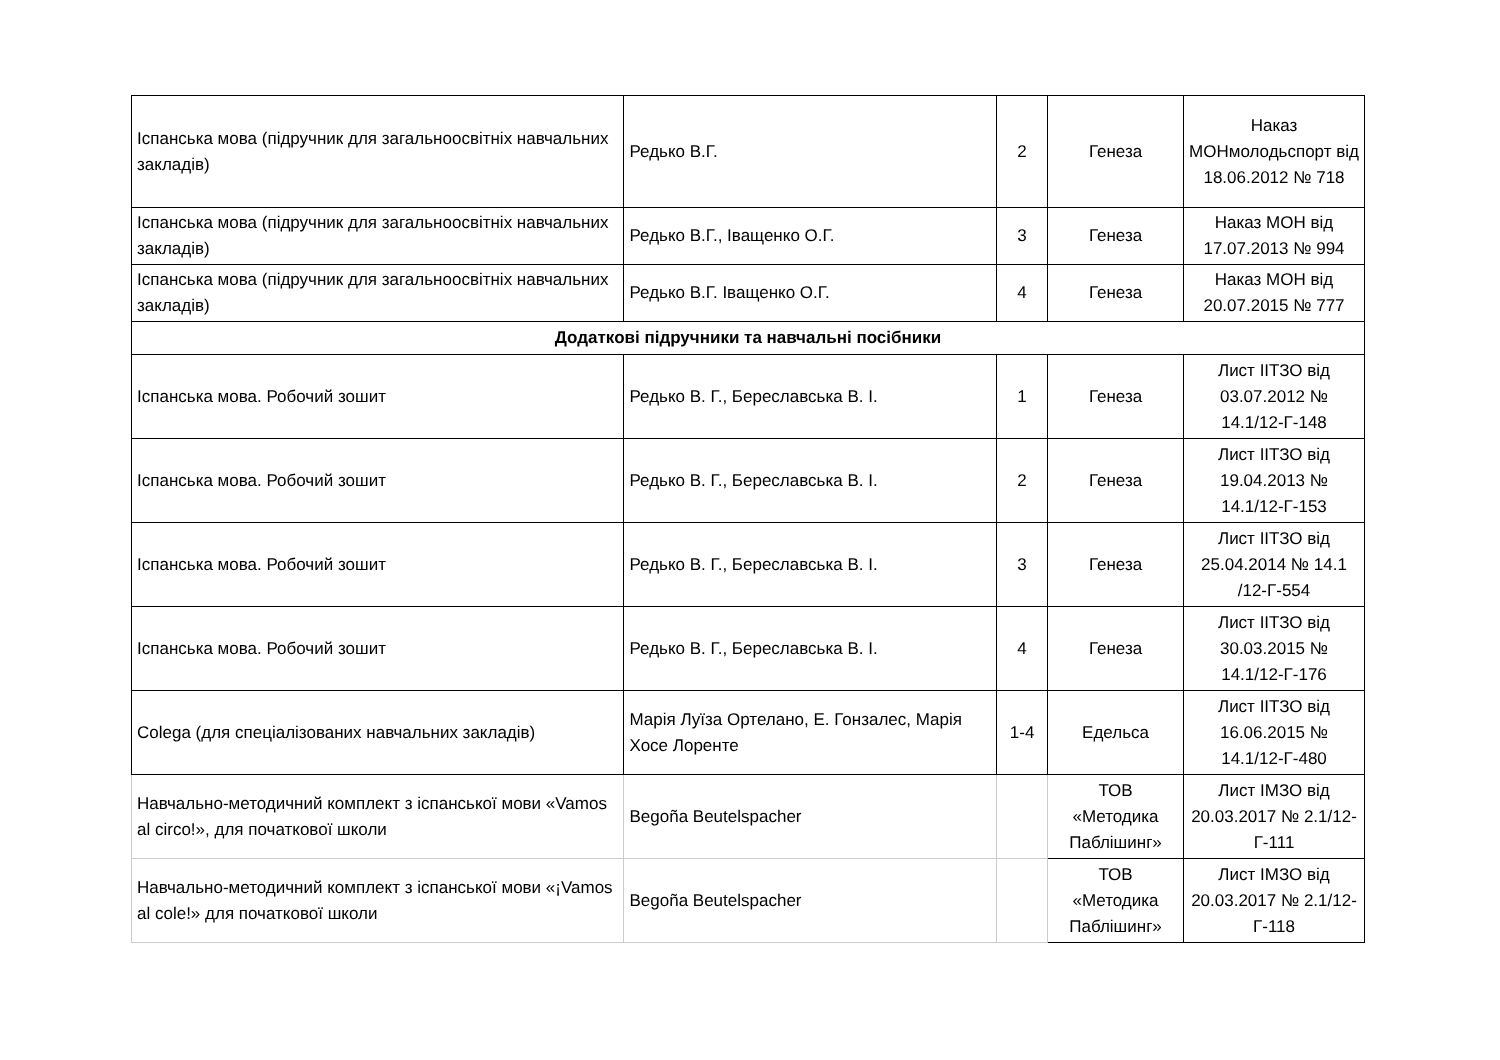| Іспанська мова (підручник для загальноосвітніх навчальних закладів) | Редько В.Г. | 2 | Генеза | Наказ МОНмолодьспорт від 18.06.2012 № 718 |
| Іспанська мова (підручник для загальноосвітніх навчальних закладів) | Редько В.Г., Іващенко О.Г. | 3 | Генеза | Наказ МОН від 17.07.2013 № 994 |
| Іспанська мова (підручник для загальноосвітніх навчальних закладів) | Редько В.Г. Іващенко О.Г. | 4 | Генеза | Наказ МОН від 20.07.2015 № 777 |
| Додаткові підручники та навчальні посібники | | | | |
| Іспанська мова. Робочий зошит | Редько В. Г., Береславська В. І. | 1 | Генеза | Лист ІІТЗО від 03.07.2012 № 14.1/12-Г-148 |
| Іспанська мова. Робочий зошит | Редько В. Г., Береславська В. І. | 2 | Генеза | Лист ІІТЗО від 19.04.2013 № 14.1/12-Г-153 |
| Іспанська мова. Робочий зошит | Редько В. Г., Береславська В. І. | 3 | Генеза | Лист ІІТЗО від 25.04.2014 № 14.1 /12-Г-554 |
| Іспанська мова. Робочий зошит | Редько В. Г., Береславська В. І. | 4 | Генеза | Лист ІІТЗО від 30.03.2015 № 14.1/12-Г-176 |
| Colega (для спеціалізованих навчальних закладів) | Марія Луїза Ортелано, Е. Гонзалес, Марія Хосе Лоренте | 1-4 | Едельса | Лист ІІТЗО від 16.06.2015 № 14.1/12-Г-480 |
| Навчально-методичний комплект з іспанської мови «Vamos al circo!», для початкової школи | Begoña Beutelspacher | | ТОВ «Методика Паблішинг» | Лист ІМЗО від 20.03.2017 № 2.1/12-Г-111 |
| Навчально-методичний комплект з іспанської мови «¡Vamos al cole!» для початкової школи | Begoña Beutelspacher | | ТОВ «Методика Паблішинг» | Лист ІМЗО від 20.03.2017 № 2.1/12-Г-118 |